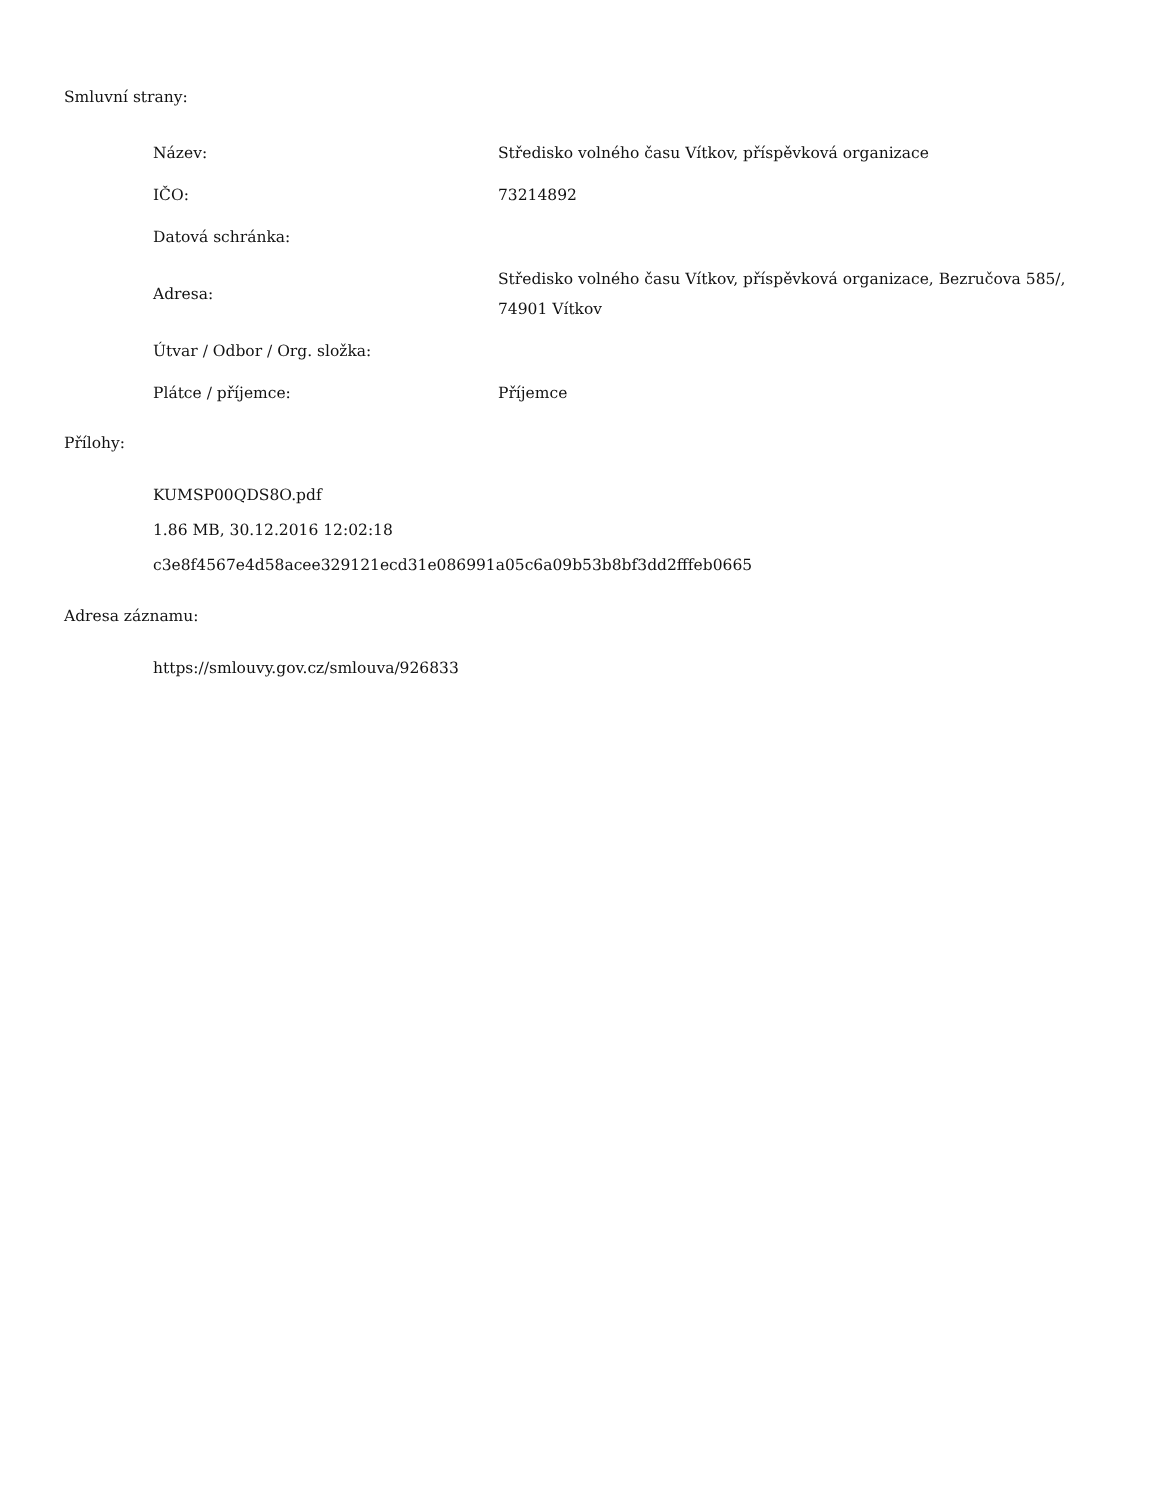Smluvní strany:
| Název: | Středisko volného času Vítkov, příspěvková organizace |
| IČO: | 73214892 |
| Datová schránka: | |
| Adresa: | Středisko volného času Vítkov, příspěvková organizace, Bezručova 585/, 74901 Vítkov |
| Útvar / Odbor / Org. složka: | |
| Plátce / příjemce: | Příjemce |
Přílohy:
KUMSP00QDS8O.pdf
1.86 MB, 30.12.2016 12:02:18
c3e8f4567e4d58acee329121ecd31e086991a05c6a09b53b8bf3dd2fffeb0665
Adresa záznamu:
https://smlouvy.gov.cz/smlouva/926833